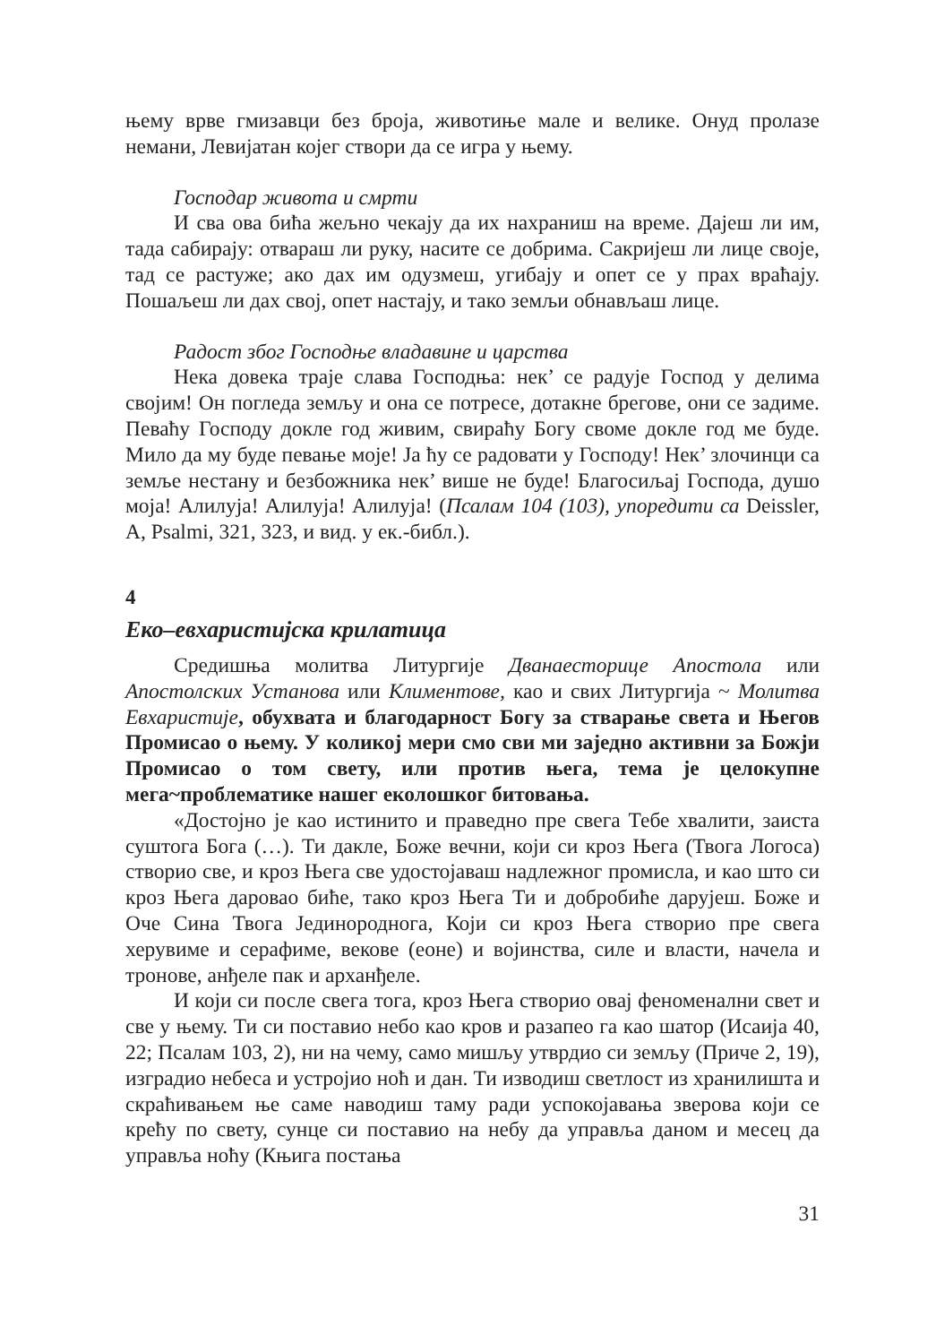њему врве гмизавци без броја, животиње мале и велике. Онуд пролазе немани, Левијатан којег створи да се игра у њему.
Господар живота и смрти
И сва ова бића жељно чекају да их нахраниш на време. Дајеш ли им, тада сабирају: отвараш ли руку, насите се добрима. Сакријеш ли лице своје, тад се растуже; ако дах им одузмеш, угибају и опет се у прах враћају. Пошаљеш ли дах свој, опет настају, и тако земљи обнављаш лице.
Радост због Господње владавине и царства
Нека довека траје слава Господња: нек’ се радује Господ у делима својим! Он погледа земљу и она се потресе, дотакне брегове, они се задиме. Певаћу Господу докле год живим, свираћу Богу своме докле год ме буде. Мило да му буде певање моје! Ја ћу се радовати у Господу! Нек’ злочинци са земље нестану и безбожника нек’ више не буде! Благосиљај Господа, душо моја! Алилуја! Алилуја! Алилуја! (Псалам 104 (103), упоредити са Deissler, A, Psalmi, 321, 323, и вид. у ек.-библ.).
4
Еко–евхаристијска крилатица
Средишња молитва Литургије Дванаесторице Апостола или Апостолских Установа или Климентове, као и свих Литургија ~ Молитва Евхаристије, обухвата и благодарност Богу за стварање света и Његов Промисао о њему. У коликој мери смо сви ми заједно активни за Божји Промисао о том свету, или против њега, тема је целокупне мега~проблематике нашег еколошког битовања.
«Достојно је као истинито и праведно пре свега Тебе хвалити, заиста суштога Бога (…). Ти дакле, Боже вечни, који си кроз Њега (Твога Логоса) створио све, и кроз Њега све удостојаваш надлежног промисла, и као што си кроз Њега даровао биће, тако кроз Њега Ти и добробиће дарујеш. Боже и Оче Сина Твога Јединороднога, Који си кроз Њега створио пре свега херувиме и серафиме, векове (еоне) и војинства, силе и власти, начела и тронове, анђеле пак и арханђеле.
И који си после свега тога, кроз Њега створио овај феноменални свет и све у њему. Ти си поставио небо као кров и разапео га као шатор (Исаија 40, 22; Псалам 103, 2), ни на чему, само мишљу утврдио си земљу (Приче 2, 19), изградио небеса и устројио ноћ и дан. Ти изводиш светлост из хранилишта и скраћивањем ње саме наводиш таму ради успокојавања зверова који се крећу по свету, сунце си поставио на небу да управља даном и месец да управља ноћу (Књига постања
31